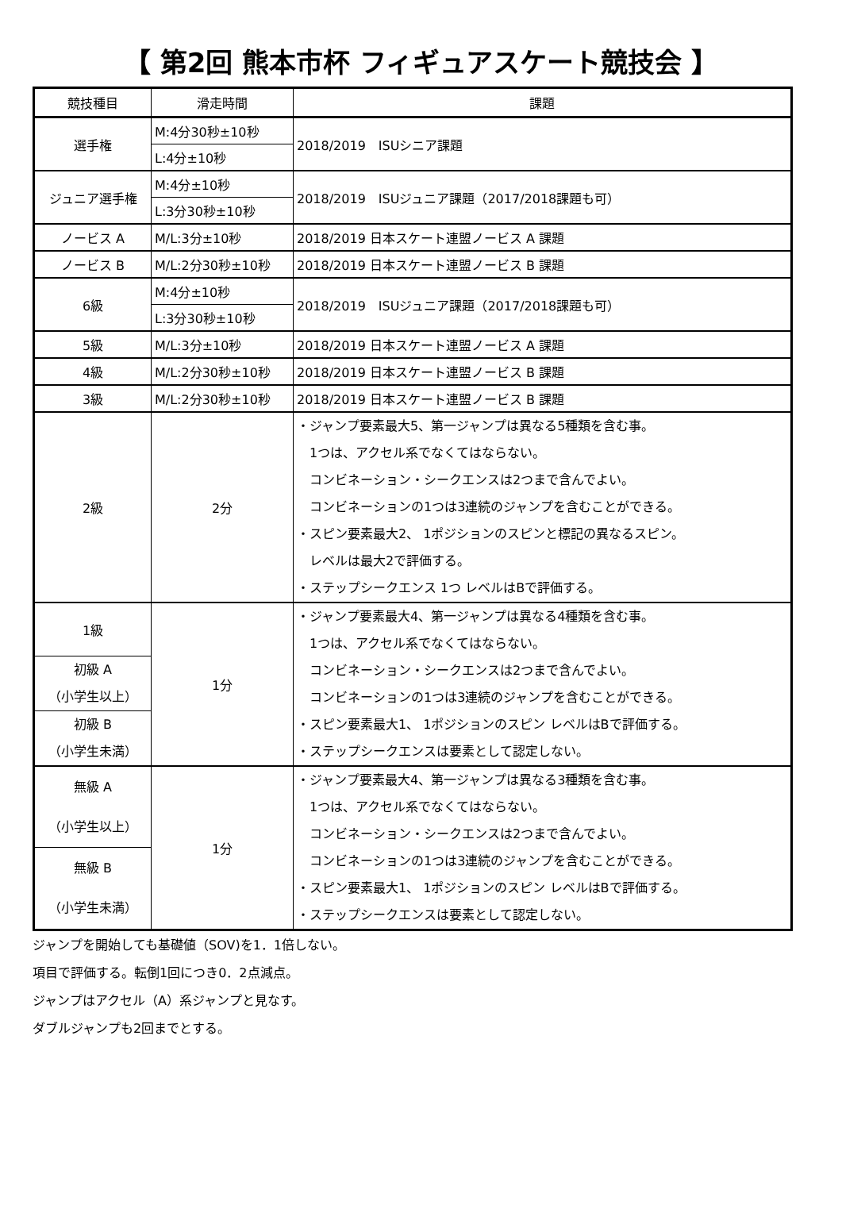【 第2回 熊本市杯 フィギュアスケート競技会 】
| 競技種目 | 滑走時間 | 課題 |
| --- | --- | --- |
| 選手権 | M:4分30秒±10秒 | 2018/2019 ISUシニア課題 |
| | L:4分±10秒 | |
| ジュニア選手権 | M:4分±10秒 | 2018/2019 ISUジュニア課題（2017/2018課題も可） |
| | L:3分30秒±10秒 | |
| ノービス A | M/L:3分±10秒 | 2018/2019 日本スケート連盟ノービス A 課題 |
| ノービス B | M/L:2分30秒±10秒 | 2018/2019 日本スケート連盟ノービス B 課題 |
| 6級 | M:4分±10秒 | 2018/2019 ISUジュニア課題（2017/2018課題も可） |
| | L:3分30秒±10秒 | |
| 5級 | M/L:3分±10秒 | 2018/2019 日本スケート連盟ノービス A 課題 |
| 4級 | M/L:2分30秒±10秒 | 2018/2019 日本スケート連盟ノービス B 課題 |
| 3級 | M/L:2分30秒±10秒 | 2018/2019 日本スケート連盟ノービス B 課題 |
| 2級 | 2分 | ・ジャンプ要素最大5、第一ジャンプは異なる5種類を含む事。 1つは、アクセル系でなくてはならない。 コンビネーション・シークエンスは2つまで含んでよい。 コンビネーションの1つは3連続のジャンプを含むことができる。 ・スピン要素最大2、 1ポジションのスピンと標記の異なるスピン。 レベルは最大2で評価する。 ・ステップシークエンス 1つ レベルはBで評価する。 |
| 1級 | 1分 | ・ジャンプ要素最大4、第一ジャンプは異なる4種類を含む事。 1つは、アクセル系でなくてはならない。 コンビネーション・シークエンスは2つまで含んでよい。 コンビネーションの1つは3連続のジャンプを含むことができる。 ・スピン要素最大1、 1ポジションのスピン レベルはBで評価する。 ・ステップシークエンスは要素として認定しない。 |
| 初級 A （小学生以上） | | |
| 初級 B （小学生未満） | | |
| 無級 A （小学生以上） | 1分 | ・ジャンプ要素最大4、第一ジャンプは異なる3種類を含む事。 1つは、アクセル系でなくてはならない。 コンビネーション・シークエンスは2つまで含んでよい。 コンビネーションの1つは3連続のジャンプを含むことができる。 ・スピン要素最大1、 1ポジションのスピン レベルはBで評価する。 ・ステップシークエンスは要素として認定しない。 |
| 無級 B （小学生未満） | | |
ジャンプを開始しても基礎値（SOV)を1．1倍しない。
項目で評価する。転倒1回につき0．2点減点。
ジャンプはアクセル（A）系ジャンプと見なす。
ダブルジャンプも2回までとする。